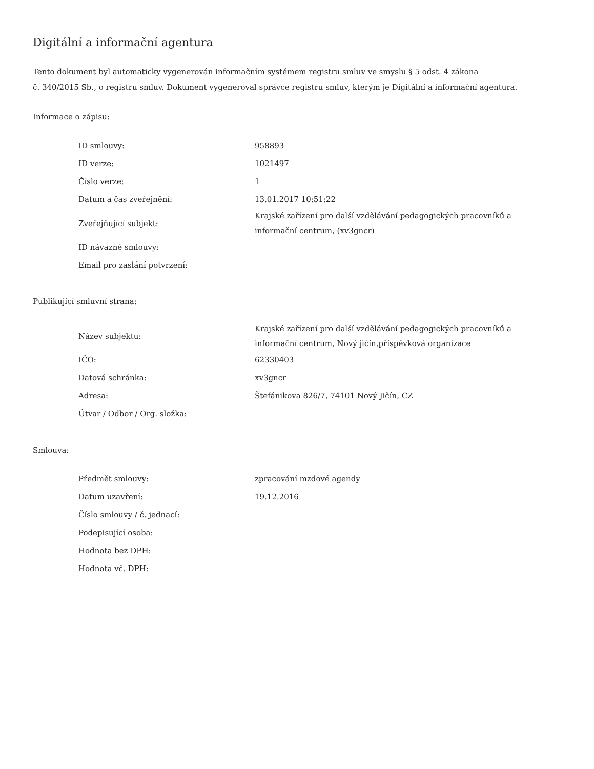Digitální a informační agentura
Tento dokument byl automaticky vygenerován informačním systémem registru smluv ve smyslu § 5 odst. 4 zákona
č. 340/2015 Sb., o registru smluv. Dokument vygeneroval správce registru smluv, kterým je Digitální a informační agentura.
Informace o zápisu:
| ID smlouvy: | 958893 |
| ID verze: | 1021497 |
| Číslo verze: | 1 |
| Datum a čas zveřejnění: | 13.01.2017 10:51:22 |
| Zveřejňující subjekt: | Krajské zařízení pro další vzdělávání pedagogických pracovníků a informační centrum, (xv3gncr) |
| ID návazné smlouvy: | |
| Email pro zaslání potvrzení: | |
Publikující smluvní strana:
| Název subjektu: | Krajské zařízení pro další vzdělávání pedagogických pracovníků a informační centrum, Nový jičín,příspěvková organizace |
| IČO: | 62330403 |
| Datová schránka: | xv3gncr |
| Adresa: | Štefánikova 826/7, 74101 Nový Jičín, CZ |
| Útvar / Odbor / Org. složka: | |
Smlouva:
| Předmět smlouvy: | zpracování mzdové agendy |
| Datum uzavření: | 19.12.2016 |
| Číslo smlouvy / č. jednací: | |
| Podepisující osoba: | |
| Hodnota bez DPH: | |
| Hodnota vč. DPH: | |